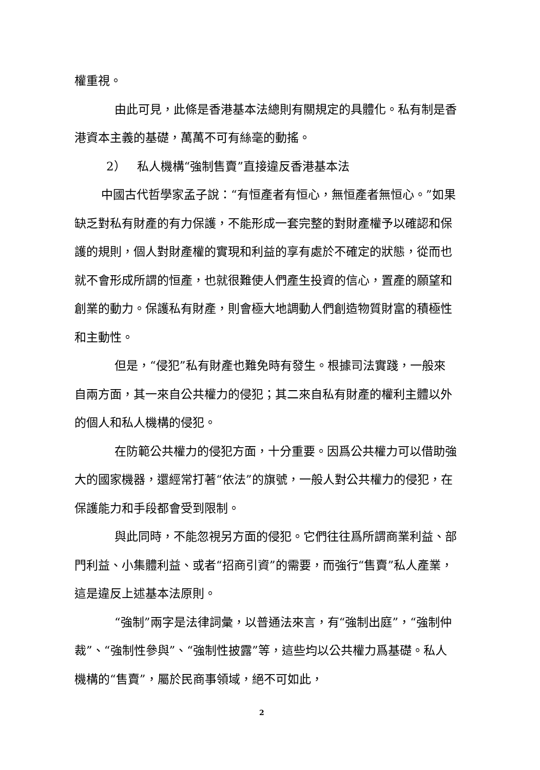權重視。
由此可見，此條是香港基本法總則有關規定的具體化。私有制是香港資本主義的基礎，萬萬不可有絲毫的動搖。
2） 私人機構“強制售賣”直接違反香港基本法
中國古代哲學家孟子說：“有恒產者有恒心，無恒產者無恒心。”如果缺乏對私有財產的有力保護，不能形成一套完整的對財產權予以確認和保護的規則，個人對財產權的實現和利益的享有處於不確定的狀態，從而也就不會形成所謂的恒產，也就很難使人們產生投資的信心，置產的願望和創業的動力。保護私有財產，則會極大地調動人們創造物質財富的積極性和主動性。
但是，“侵犯”私有財產也難免時有發生。根據司法實踐，一般來自兩方面，其一來自公共權力的侵犯；其二來自私有財產的權利主體以外的個人和私人機構的侵犯。
在防範公共權力的侵犯方面，十分重要。因爲公共權力可以借助強大的國家機器，還經常打著“依法”的旗號，一般人對公共權力的侵犯，在保護能力和手段都會受到限制。
與此同時，不能忽視另方面的侵犯。它們往往爲所謂商業利益、部門利益、小集體利益、或者“招商引資”的需要，而強行“售賣”私人產業，這是違反上述基本法原則。
“強制”兩字是法律詞彙，以普通法來言，有“強制出庭”，“強制仲裁”、“強制性參與”、“強制性披露”等，這些均以公共權力爲基礎。私人機構的“售賣”，屬於民商事領域，絕不可如此，
2